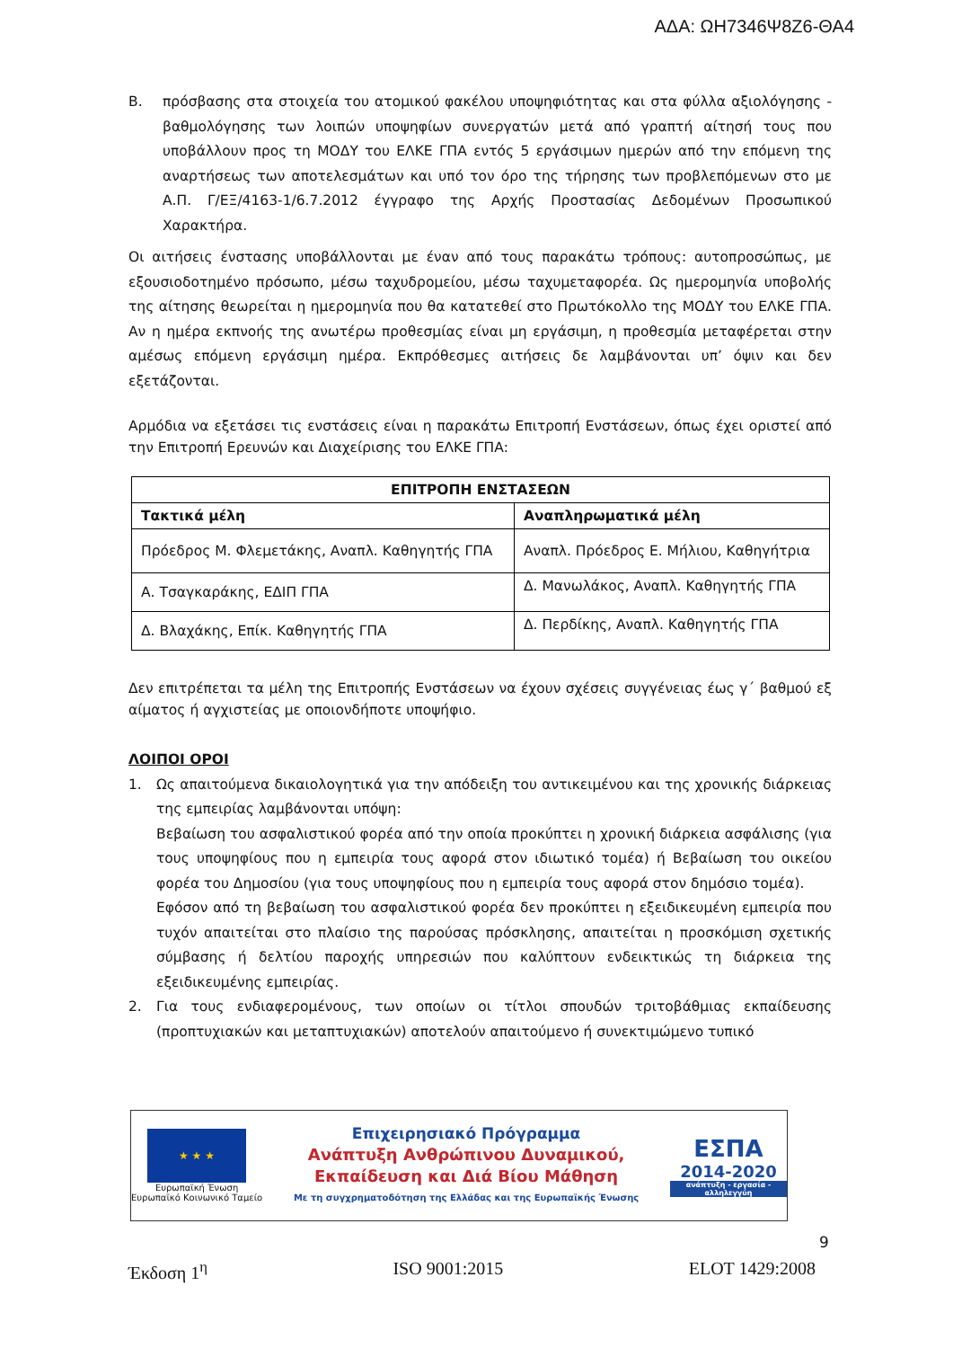ΑΔΑ: ΩΗ7346Ψ8Ζ6-ΘΑ4
Β. πρόσβασης στα στοιχεία του ατομικού φακέλου υποψηφιότητας και στα φύλλα αξιολόγησης - βαθμολόγησης των λοιπών υποψηφίων συνεργατών μετά από γραπτή αίτησή τους που υποβάλλουν προς τη ΜΟΔΥ του ΕΛΚΕ ΓΠΑ εντός 5 εργάσιμων ημερών από την επόμενη της αναρτήσεως των αποτελεσμάτων και υπό τον όρο της τήρησης των προβλεπόμενων στο με Α.Π. Γ/ΕΞ/4163-1/6.7.2012 έγγραφο της Αρχής Προστασίας Δεδομένων Προσωπικού Χαρακτήρα.
Οι αιτήσεις ένστασης υποβάλλονται με έναν από τους παρακάτω τρόπους: αυτοπροσώπως, με εξουσιοδοτημένο πρόσωπο, μέσω ταχυδρομείου, μέσω ταχυμεταφορέα. Ως ημερομηνία υποβολής της αίτησης θεωρείται η ημερομηνία που θα κατατεθεί στο Πρωτόκολλο της ΜΟΔΥ του ΕΛΚΕ ΓΠΑ. Αν η ημέρα εκπνοής της ανωτέρω προθεσμίας είναι μη εργάσιμη, η προθεσμία μεταφέρεται στην αμέσως επόμενη εργάσιμη ημέρα. Εκπρόθεσμες αιτήσεις δε λαμβάνονται υπ’ όψιν και δεν εξετάζονται.
Αρμόδια να εξετάσει τις ενστάσεις είναι η παρακάτω Επιτροπή Ενστάσεων, όπως έχει οριστεί από την Επιτροπή Ερευνών και Διαχείρισης του ΕΛΚΕ ΓΠΑ:
| ΕΠΙΤΡΟΠΗ ΕΝΣΤΑΣΕΩΝ | |
| --- | --- |
| Τακτικά μέλη | Αναπληρωματικά μέλη |
| Πρόεδρος Μ. Φλεμετάκης, Αναπλ. Καθηγητής ΓΠΑ | Αναπλ. Πρόεδρος Ε. Μήλιου, Καθηγήτρια |
| Α. Τσαγκαράκης, ΕΔΙΠ ΓΠΑ | Δ. Μανωλάκος, Αναπλ. Καθηγητής ΓΠΑ |
| Δ. Βλαχάκης, Επίκ. Καθηγητής ΓΠΑ | Δ. Περδίκης, Αναπλ. Καθηγητής ΓΠΑ |
Δεν επιτρέπεται τα μέλη της Επιτροπής Ενστάσεων να έχουν σχέσεις συγγένειας έως γ΄ βαθμού εξ αίματος ή αγχιστείας με οποιονδήποτε υποψήφιο.
ΛΟΙΠΟΙ ΟΡΟΙ
1. Ως απαιτούμενα δικαιολογητικά για την απόδειξη του αντικειμένου και της χρονικής διάρκειας της εμπειρίας λαμβάνονται υπόψη:
Βεβαίωση του ασφαλιστικού φορέα από την οποία προκύπτει η χρονική διάρκεια ασφάλισης (για τους υποψηφίους που η εμπειρία τους αφορά στον ιδιωτικό τομέα) ή Βεβαίωση του οικείου φορέα του Δημοσίου (για τους υποψηφίους που η εμπειρία τους αφορά στον δημόσιο τομέα).
Εφόσον από τη βεβαίωση του ασφαλιστικού φορέα δεν προκύπτει η εξειδικευμένη εμπειρία που τυχόν απαιτείται στο πλαίσιο της παρούσας πρόσκλησης, απαιτείται η προσκόμιση σχετικής σύμβασης ή δελτίου παροχής υπηρεσιών που καλύπτουν ενδεικτικώς τη διάρκεια της εξειδικευμένης εμπειρίας.
2. Για τους ενδιαφερομένους, των οποίων οι τίτλοι σπουδών τριτοβάθμιας εκπαίδευσης (προπτυχιακών και μεταπτυχιακών) αποτελούν απαιτούμενο ή συνεκτιμώμενο τυπικό
★ ★ ★
Ευρωπαϊκή Ένωση
Ευρωπαϊκό Κοινωνικό Ταμείο
Επιχειρησιακό Πρόγραμμα
Ανάπτυξη Ανθρώπινου Δυναμικού,
Εκπαίδευση και Διά Βίου Μάθηση
Με τη συγχρηματοδότηση της Ελλάδας και της Ευρωπαϊκής Ένωσης
ΕΣΠΑ
2014-2020
ανάπτυξη - εργασία - αλληλεγγύη
9
Έκδοση 1<sup>η</sup> ISO 9001:2015 ELOT 1429:2008